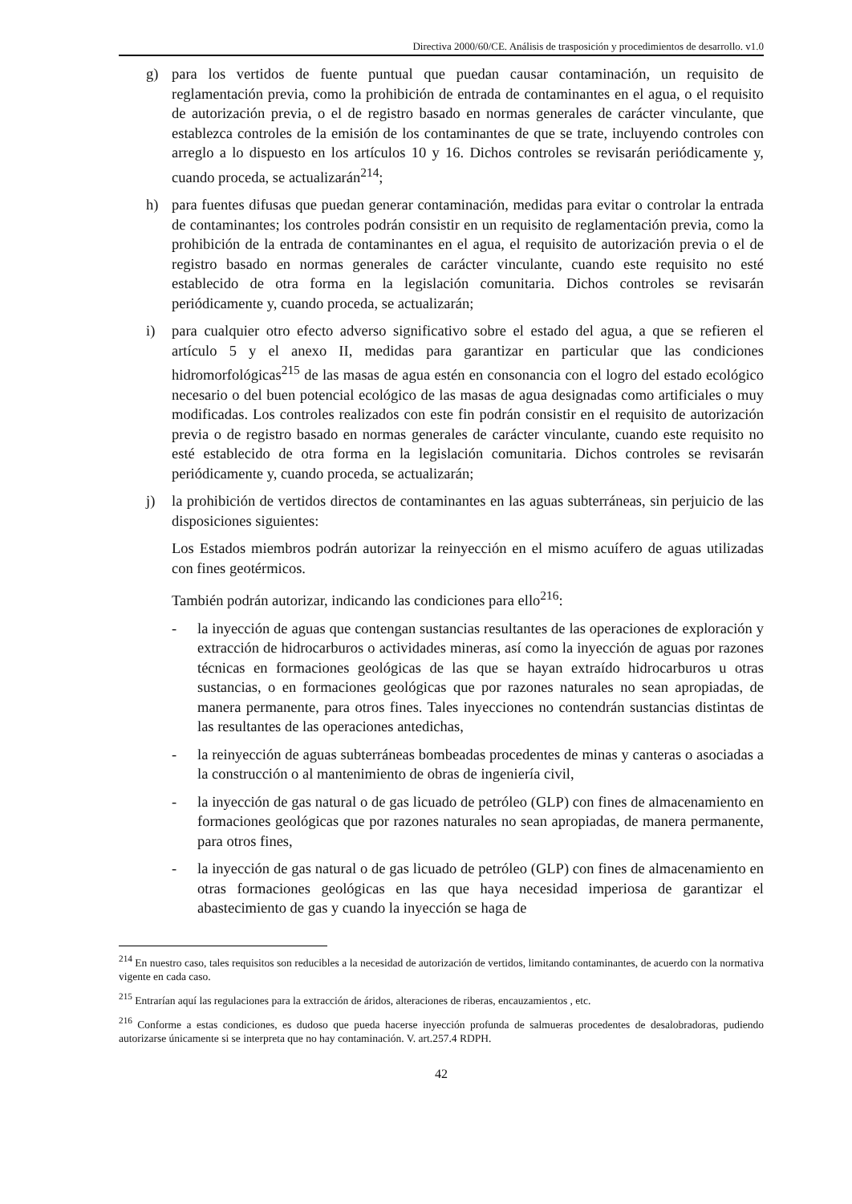Directiva 2000/60/CE. Análisis de trasposición y procedimientos de desarrollo. v1.0
g) para los vertidos de fuente puntual que puedan causar contaminación, un requisito de reglamentación previa, como la prohibición de entrada de contaminantes en el agua, o el requisito de autorización previa, o el de registro basado en normas generales de carácter vinculante, que establezca controles de la emisión de los contaminantes de que se trate, incluyendo controles con arreglo a lo dispuesto en los artículos 10 y 16. Dichos controles se revisarán periódicamente y, cuando proceda, se actualizarán<sup>214</sup>;
h) para fuentes difusas que puedan generar contaminación, medidas para evitar o controlar la entrada de contaminantes; los controles podrán consistir en un requisito de reglamentación previa, como la prohibición de la entrada de contaminantes en el agua, el requisito de autorización previa o el de registro basado en normas generales de carácter vinculante, cuando este requisito no esté establecido de otra forma en la legislación comunitaria. Dichos controles se revisarán periódicamente y, cuando proceda, se actualizarán;
i) para cualquier otro efecto adverso significativo sobre el estado del agua, a que se refieren el artículo 5 y el anexo II, medidas para garantizar en particular que las condiciones hidromorfológicas<sup>215</sup> de las masas de agua estén en consonancia con el logro del estado ecológico necesario o del buen potencial ecológico de las masas de agua designadas como artificiales o muy modificadas. Los controles realizados con este fin podrán consistir en el requisito de autorización previa o de registro basado en normas generales de carácter vinculante, cuando este requisito no esté establecido de otra forma en la legislación comunitaria. Dichos controles se revisarán periódicamente y, cuando proceda, se actualizarán;
j) la prohibición de vertidos directos de contaminantes en las aguas subterráneas, sin perjuicio de las disposiciones siguientes:
Los Estados miembros podrán autorizar la reinyección en el mismo acuífero de aguas utilizadas con fines geotérmicos.
También podrán autorizar, indicando las condiciones para ello<sup>216</sup>:
- la inyección de aguas que contengan sustancias resultantes de las operaciones de exploración y extracción de hidrocarburos o actividades mineras, así como la inyección de aguas por razones técnicas en formaciones geológicas de las que se hayan extraído hidrocarburos u otras sustancias, o en formaciones geológicas que por razones naturales no sean apropiadas, de manera permanente, para otros fines. Tales inyecciones no contendrán sustancias distintas de las resultantes de las operaciones antedichas,
- la reinyección de aguas subterráneas bombeadas procedentes de minas y canteras o asociadas a la construcción o al mantenimiento de obras de ingeniería civil,
- la inyección de gas natural o de gas licuado de petróleo (GLP) con fines de almacenamiento en formaciones geológicas que por razones naturales no sean apropiadas, de manera permanente, para otros fines,
- la inyección de gas natural o de gas licuado de petróleo (GLP) con fines de almacenamiento en otras formaciones geológicas en las que haya necesidad imperiosa de garantizar el abastecimiento de gas y cuando la inyección se haga de
<sup>214</sup> En nuestro caso, tales requisitos son reducibles a la necesidad de autorización de vertidos, limitando contaminantes, de acuerdo con la normativa vigente en cada caso.
<sup>215</sup> Entrarían aquí las regulaciones para la extracción de áridos, alteraciones de riberas, encauzamientos , etc.
<sup>216</sup> Conforme a estas condiciones, es dudoso que pueda hacerse inyección profunda de salmueras procedentes de desalobradoras, pudiendo autorizarse únicamente si se interpreta que no hay contaminación. V. art.257.4 RDPH.
42